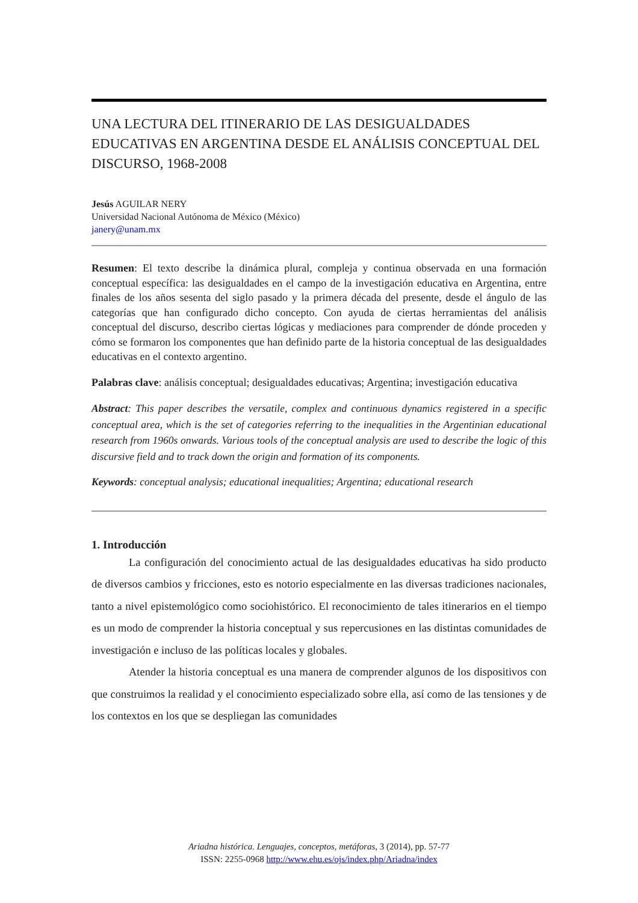UNA LECTURA DEL ITINERARIO DE LAS DESIGUALDADES EDUCATIVAS EN ARGENTINA DESDE EL ANÁLISIS CONCEPTUAL DEL DISCURSO, 1968-2008
Jesús AGUILAR NERY
Universidad Nacional Autónoma de México (México)
janery@unam.mx
Resumen: El texto describe la dinámica plural, compleja y continua observada en una formación conceptual específica: las desigualdades en el campo de la investigación educativa en Argentina, entre finales de los años sesenta del siglo pasado y la primera década del presente, desde el ángulo de las categorías que han configurado dicho concepto. Con ayuda de ciertas herramientas del análisis conceptual del discurso, describo ciertas lógicas y mediaciones para comprender de dónde proceden y cómo se formaron los componentes que han definido parte de la historia conceptual de las desigualdades educativas en el contexto argentino.
Palabras clave: análisis conceptual; desigualdades educativas; Argentina; investigación educativa
Abstract: This paper describes the versatile, complex and continuous dynamics registered in a specific conceptual area, which is the set of categories referring to the inequalities in the Argentinian educational research from 1960s onwards. Various tools of the conceptual analysis are used to describe the logic of this discursive field and to track down the origin and formation of its components.
Keywords: conceptual analysis; educational inequalities; Argentina; educational research
1. Introducción
La configuración del conocimiento actual de las desigualdades educativas ha sido producto de diversos cambios y fricciones, esto es notorio especialmente en las diversas tradiciones nacionales, tanto a nivel epistemológico como sociohistórico. El reconocimiento de tales itinerarios en el tiempo es un modo de comprender la historia conceptual y sus repercusiones en las distintas comunidades de investigación e incluso de las políticas locales y globales.
Atender la historia conceptual es una manera de comprender algunos de los dispositivos con que construimos la realidad y el conocimiento especializado sobre ella, así como de las tensiones y de los contextos en los que se despliegan las comunidades
Ariadna histórica. Lenguajes, conceptos, metáforas, 3 (2014), pp. 57-77
ISSN: 2255-0968 http://www.ehu.es/ojs/index.php/Ariadna/index